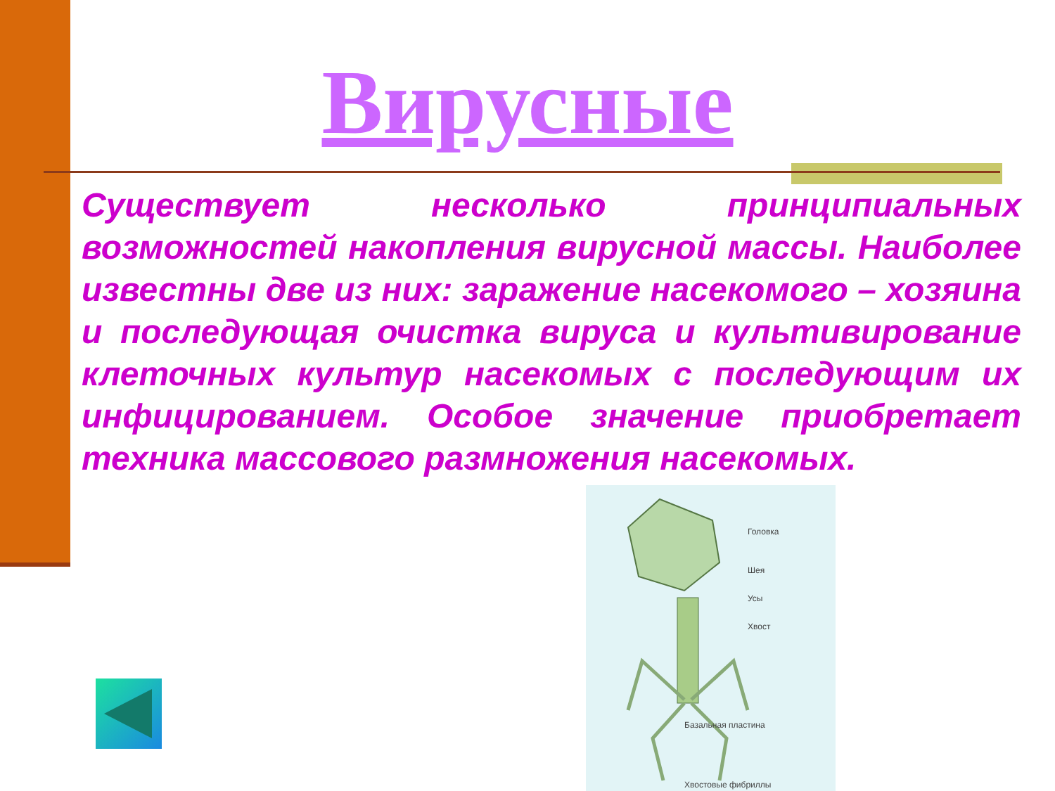Вирусные
Существует несколько принципиальных возможностей накопления вирусной массы. Наиболее известны две из них: заражение насекомого – хозяина и последующая очистка вируса и культивирование клеточных культур насекомых с последующим их инфицированием. Особое значение приобретает техника массового размножения насекомых.
Головка
Шея
Усы
Хвост
Базальная пластина
Хвостовые фибриллы